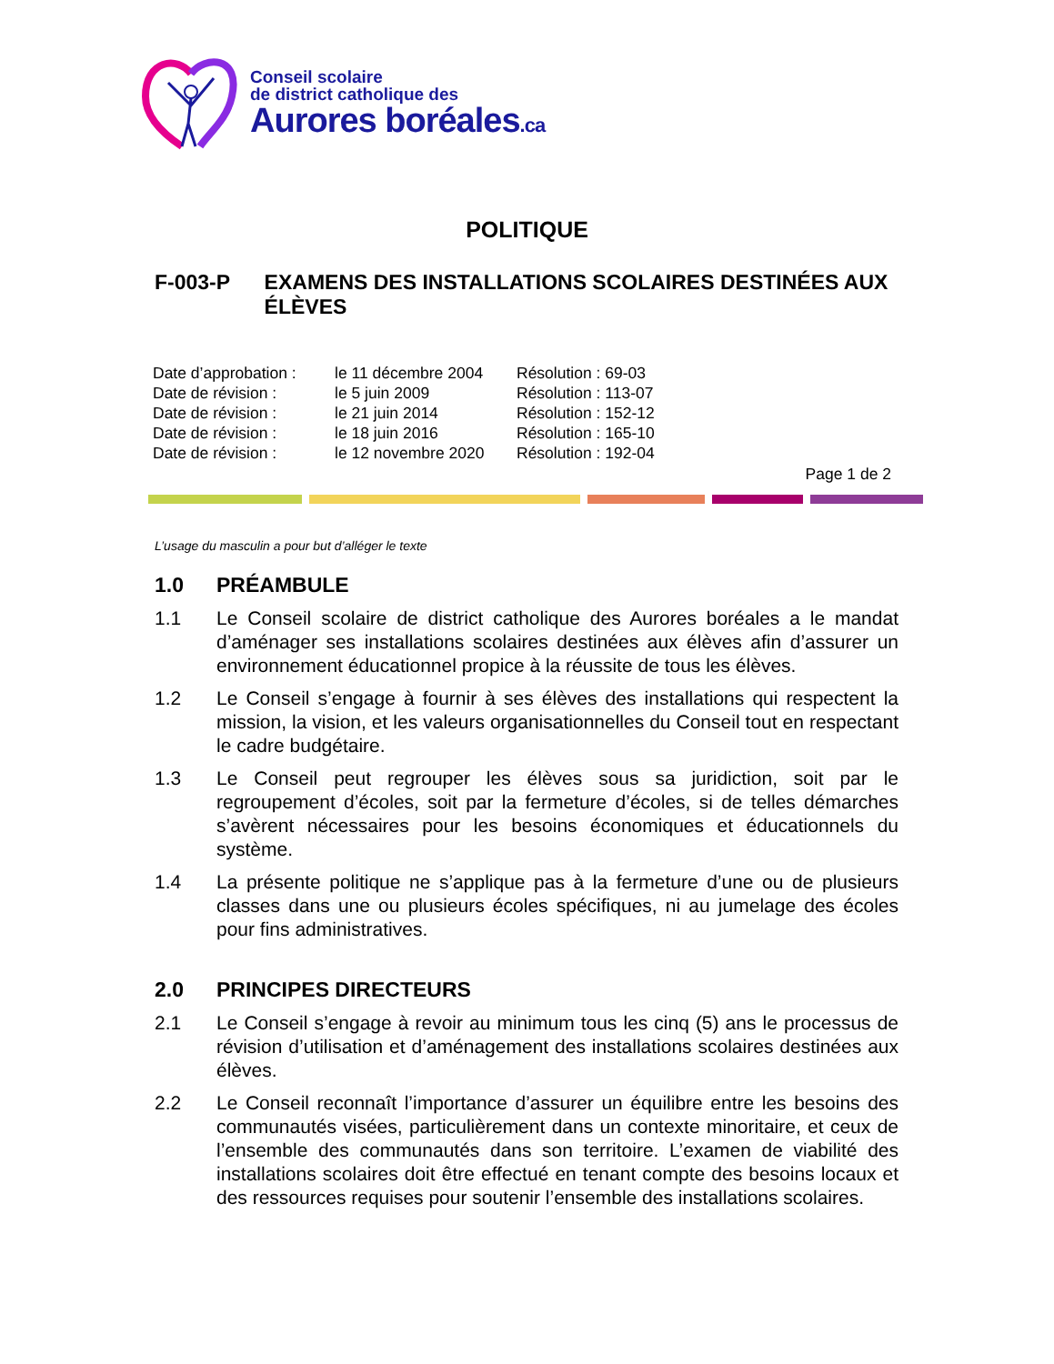Conseil scolaire
de district catholique des
Aurores boréales.ca
POLITIQUE
F-003-P EXAMENS DES INSTALLATIONS SCOLAIRES DESTINÉES AUX ÉLÈVES
| Date d’approbation : | le 11 décembre 2004 | Résolution : 69-03 |
| Date de révision : | le 5 juin 2009 | Résolution : 113-07 |
| Date de révision : | le 21 juin 2014 | Résolution : 152-12 |
| Date de révision : | le 18 juin 2016 | Résolution : 165-10 |
| Date de révision : | le 12 novembre 2020 | Résolution : 192-04 |
Page 1 de 2
L’usage du masculin a pour but d’alléger le texte
1.0 PRÉAMBULE
1.1 Le Conseil scolaire de district catholique des Aurores boréales a le mandat d’aménager ses installations scolaires destinées aux élèves afin d’assurer un environnement éducationnel propice à la réussite de tous les élèves.
1.2 Le Conseil s’engage à fournir à ses élèves des installations qui respectent la mission, la vision, et les valeurs organisationnelles du Conseil tout en respectant le cadre budgétaire.
1.3 Le Conseil peut regrouper les élèves sous sa juridiction, soit par le regroupement d’écoles, soit par la fermeture d’écoles, si de telles démarches s’avèrent nécessaires pour les besoins économiques et éducationnels du système.
1.4 La présente politique ne s’applique pas à la fermeture d’une ou de plusieurs classes dans une ou plusieurs écoles spécifiques, ni au jumelage des écoles pour fins administratives.
2.0 PRINCIPES DIRECTEURS
2.1 Le Conseil s’engage à revoir au minimum tous les cinq (5) ans le processus de révision d’utilisation et d’aménagement des installations scolaires destinées aux élèves.
2.2 Le Conseil reconnaît l’importance d’assurer un équilibre entre les besoins des communautés visées, particulièrement dans un contexte minoritaire, et ceux de l’ensemble des communautés dans son territoire. L’examen de viabilité des installations scolaires doit être effectué en tenant compte des besoins locaux et des ressources requises pour soutenir l’ensemble des installations scolaires.